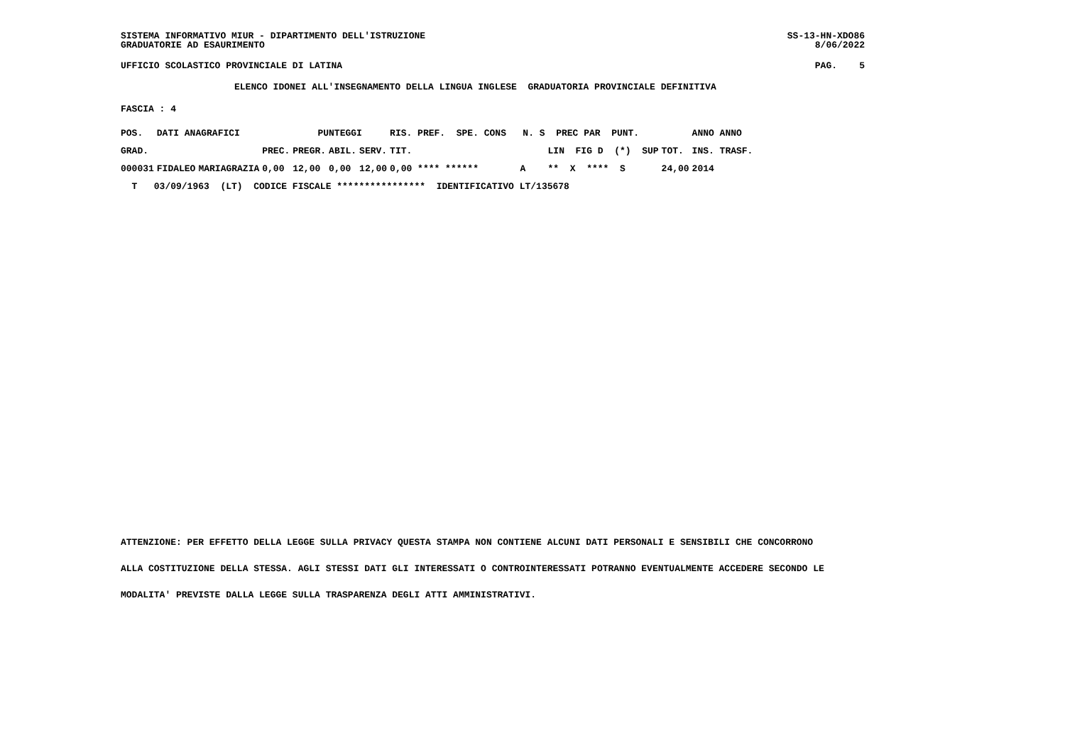SISTEMA INFORMATIVO MIUR - DIPARTIMENTO DELL'ISTRUZIONE GRADUATORIE AD ESAURIMENTO
SS-13-HN-XDO86 8/06/2022
UFFICIO SCOLASTICO PROVINCIALE DI LATINA
PAG. 5
ELENCO IDONEI ALL'INSEGNAMENTO DELLA LINGUA INGLESE GRADUATORIA PROVINCIALE DEFINITIVA
FASCIA : 4
| POS. | DATI ANAGRAFICI | | | PUNTEGGI | | | RIS. PREF. SPE. CONS N. S PREC PAR PUNT. | | | ANNO ANNO |
| --- | --- | --- | --- | --- | --- | --- | --- | --- | --- | --- |
| GRAD. | | | PREC. | PREGR. | ABIL. | SERV. | TIT. | LIN FIG D (*) SUP | TOT. | INS. TRASF. |
| 000031 | FIDALEO | MARIAGRAZIA | 0,00 | 12,00 | 0,00 | 12,00 | 0,00 **** ****** | A ** X **** S | 24,00 | 2014 |
| T 03/09/1963 (LT) CODICE FISCALE **************** IDENTIFICATIVO LT/135678 | | | | | | | | | | |
ATTENZIONE: PER EFFETTO DELLA LEGGE SULLA PRIVACY QUESTA STAMPA NON CONTIENE ALCUNI DATI PERSONALI E SENSIBILI CHE CONCORRONO
ALLA COSTITUZIONE DELLA STESSA. AGLI STESSI DATI GLI INTERESSATI O CONTROINTERESSATI POTRANNO EVENTUALMENTE ACCEDERE SECONDO LE
MODALITA' PREVISTE DALLA LEGGE SULLA TRASPARENZA DEGLI ATTI AMMINISTRATIVI.